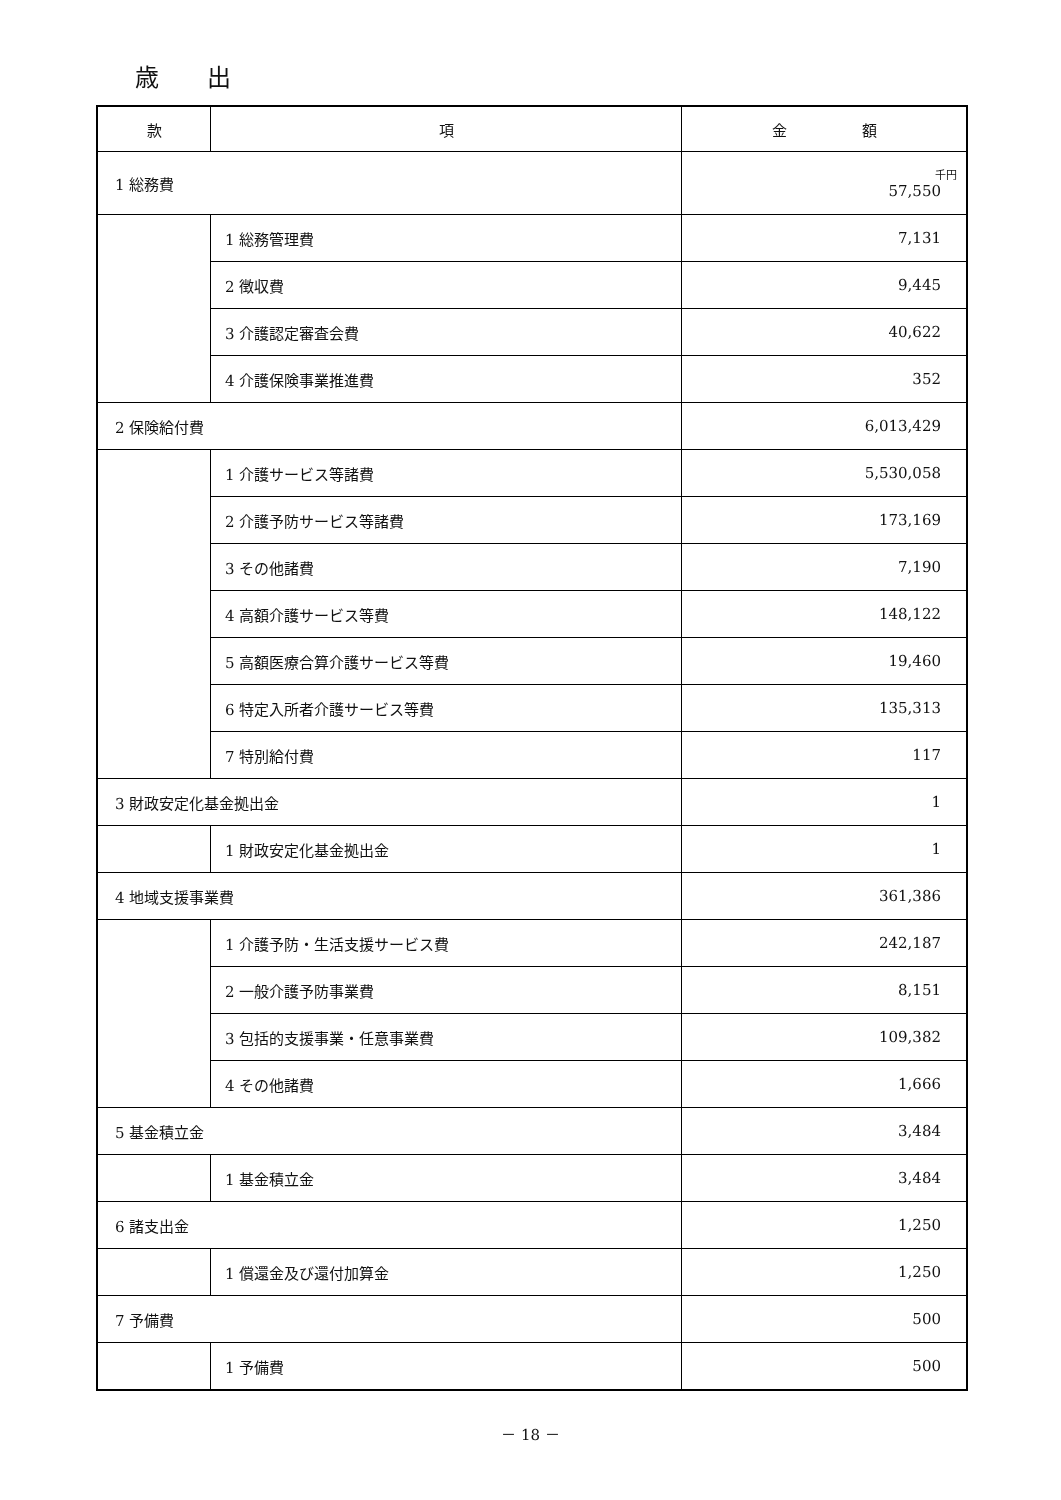歳　　出
| 款 | 項 | 金 額 |
| --- | --- | --- |
| 1 総務費 | | 千円 57,550 |
| | 1 総務管理費 | 7,131 |
| | 2 徴収費 | 9,445 |
| | 3 介護認定審査会費 | 40,622 |
| | 4 介護保険事業推進費 | 352 |
| 2 保険給付費 | | 6,013,429 |
| | 1 介護サービス等諸費 | 5,530,058 |
| | 2 介護予防サービス等諸費 | 173,169 |
| | 3 その他諸費 | 7,190 |
| | 4 高額介護サービス等費 | 148,122 |
| | 5 高額医療合算介護サービス等費 | 19,460 |
| | 6 特定入所者介護サービス等費 | 135,313 |
| | 7 特別給付費 | 117 |
| 3 財政安定化基金拠出金 | | 1 |
| | 1 財政安定化基金拠出金 | 1 |
| 4 地域支援事業費 | | 361,386 |
| | 1 介護予防・生活支援サービス費 | 242,187 |
| | 2 一般介護予防事業費 | 8,151 |
| | 3 包括的支援事業・任意事業費 | 109,382 |
| | 4 その他諸費 | 1,666 |
| 5 基金積立金 | | 3,484 |
| | 1 基金積立金 | 3,484 |
| 6 諸支出金 | | 1,250 |
| | 1 償還金及び還付加算金 | 1,250 |
| 7 予備費 | | 500 |
| | 1 予備費 | 500 |
－ 18 －